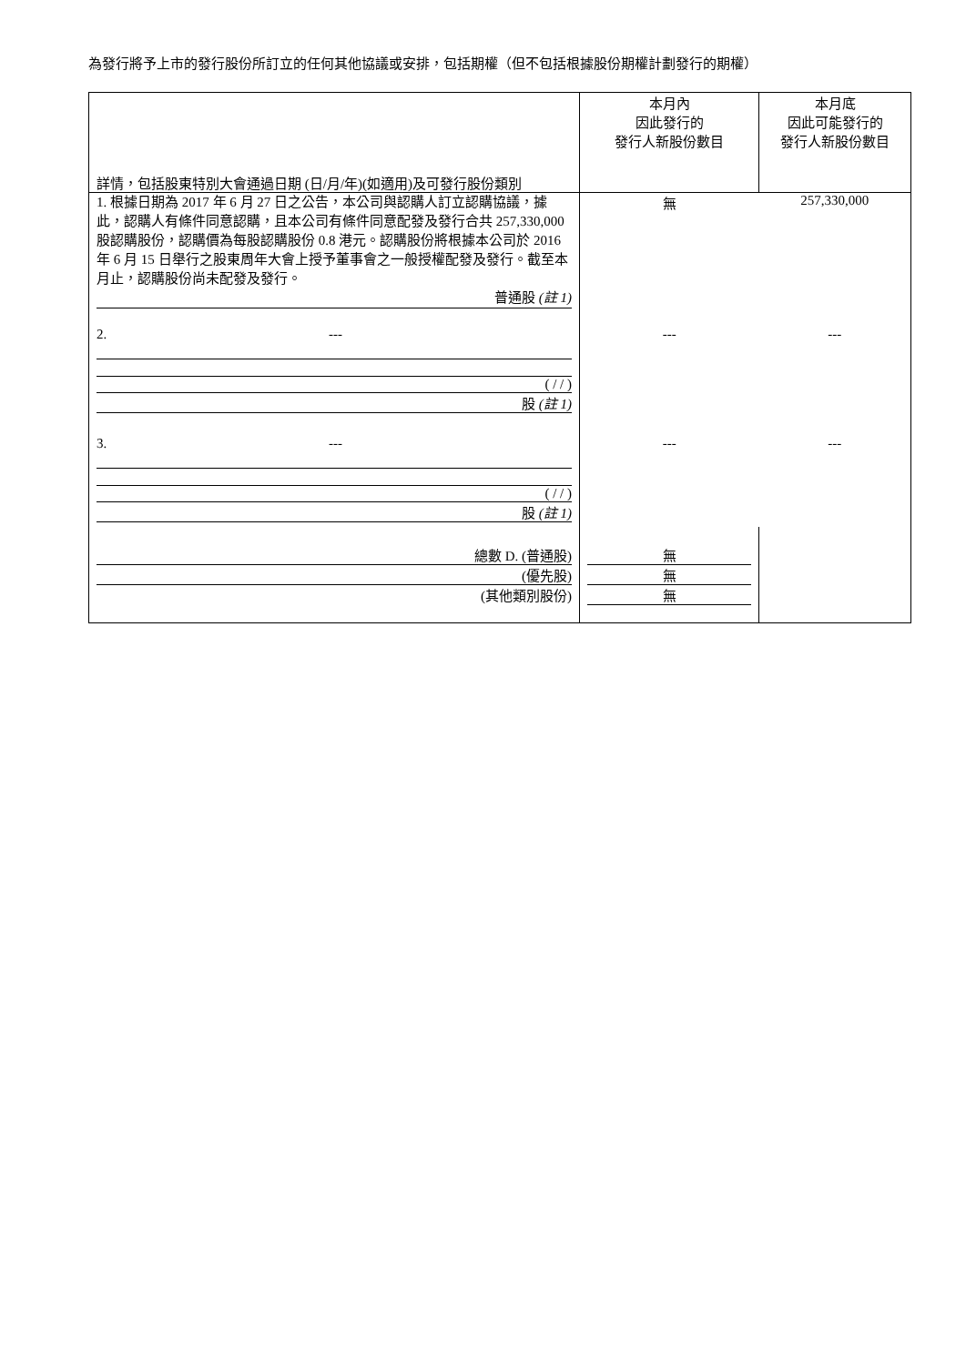為發行將予上市的發行股份所訂立的任何其他協議或安排，包括期權（但不包括根據股份期權計劃發行的期權）
| 詳情，包括股東特別大會通過日期 (日/月/年)(如適用)及可發行股份類別 | 本月內 因此發行的 發行人新股份數目 | 本月底 因此可能發行的 發行人新股份數目 |
| --- | --- | --- |
| 1. 根據日期為 2017 年 6 月 27 日之公告，本公司與認購人訂立認購協議，據此，認購人有條件同意認購，且本公司有條件同意配發及發行合共 257,330,000 股認購股份，認購價為每股認購股份 0.8 港元。認購股份將根據本公司於 2016 年 6 月 15 日舉行之股東周年大會上授予董事會之一般授權配發及發行。截至本月止，認購股份尚未配發及發行。 普通股 (註 1) | 無 | 257,330,000 |
| 2. --- ( / / ) 股 (註 1) | --- | --- |
| 3. --- ( / / ) 股 (註 1) | --- | --- |
| 總數 D. (普通股) (優先股) (其他類別股份) | 無 無 無 | |